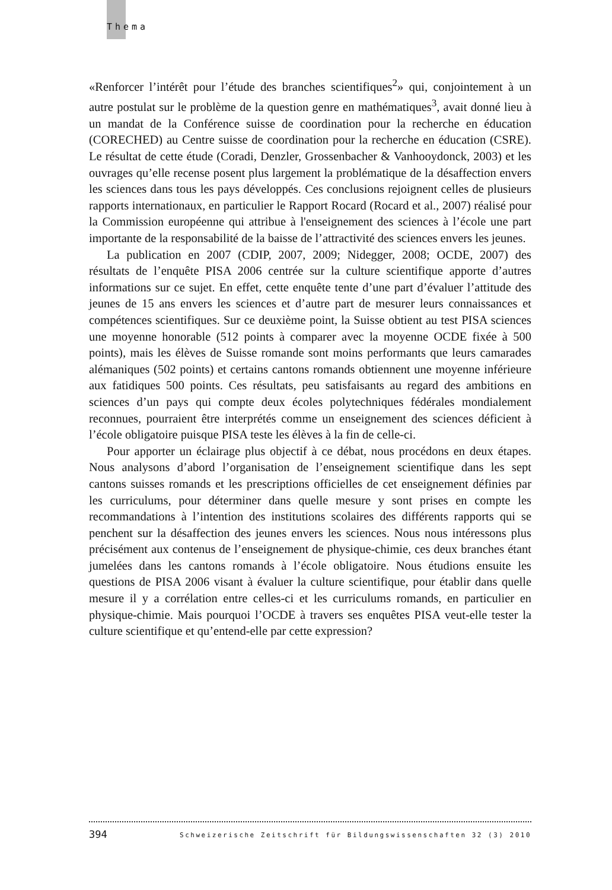Thema
«Renforcer l’intérêt pour l’étude des branches scientifiques<sup>2</sup>» qui, conjointement à un autre postulat sur le problème de la question genre en mathématiques<sup>3</sup>, avait donné lieu à un mandat de la Conférence suisse de coordination pour la recherche en éducation (CORECHED) au Centre suisse de coordination pour la recherche en éducation (CSRE). Le résultat de cette étude (Coradi, Denzler, Grossenbacher & Vanhooydonck, 2003) et les ouvrages qu’elle recense posent plus largement la problématique de la désaffection envers les sciences dans tous les pays développés. Ces conclusions rejoignent celles de plusieurs rapports internationaux, en particulier le Rapport Rocard (Rocard et al., 2007) réalisé pour la Commission européenne qui attribue à l'enseignement des sciences à l’école une part importante de la responsabilité de la baisse de l’attractivité des sciences envers les jeunes.
La publication en 2007 (CDIP, 2007, 2009; Nidegger, 2008; OCDE, 2007) des résultats de l’enquête PISA 2006 centrée sur la culture scientifique apporte d’autres informations sur ce sujet. En effet, cette enquête tente d’une part d’évaluer l’attitude des jeunes de 15 ans envers les sciences et d’autre part de mesurer leurs connaissances et compétences scientifiques. Sur ce deuxième point, la Suisse obtient au test PISA sciences une moyenne honorable (512 points à comparer avec la moyenne OCDE fixée à 500 points), mais les élèves de Suisse romande sont moins performants que leurs camarades alémaniques (502 points) et certains cantons romands obtiennent une moyenne inférieure aux fatidiques 500 points. Ces résultats, peu satisfaisants au regard des ambitions en sciences d’un pays qui compte deux écoles polytechniques fédérales mondialement reconnues, pourraient être interprétés comme un enseignement des sciences déficient à l’école obligatoire puisque PISA teste les élèves à la fin de celle-ci.
Pour apporter un éclairage plus objectif à ce débat, nous procédons en deux étapes. Nous analysons d’abord l’organisation de l’enseignement scientifique dans les sept cantons suisses romands et les prescriptions officielles de cet enseignement définies par les curriculums, pour déterminer dans quelle mesure y sont prises en compte les recommandations à l’intention des institutions scolaires des différents rapports qui se penchent sur la désaffection des jeunes envers les sciences. Nous nous intéressons plus précisément aux contenus de l’enseignement de physique-chimie, ces deux branches étant jumelées dans les cantons romands à l’école obligatoire. Nous étudions ensuite les questions de PISA 2006 visant à évaluer la culture scientifique, pour établir dans quelle mesure il y a corrélation entre celles-ci et les curriculums romands, en particulier en physique-chimie. Mais pourquoi l’OCDE à travers ses enquêtes PISA veut-elle tester la culture scientifique et qu’entend-elle par cette expression?
394 Schweizerische Zeitschrift für Bildungswissenschaften 32 (3) 2010